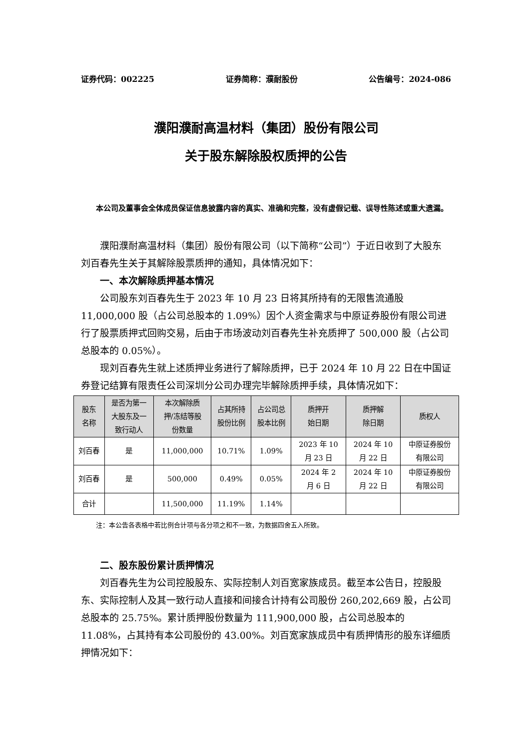证券代码：002225 证券简称：濮耐股份 公告编号：2024-086
濮阳濮耐高温材料（集团）股份有限公司
关于股东解除股权质押的公告
本公司及董事会全体成员保证信息披露内容的真实、准确和完整，没有虚假记载、误导性陈述或重大遗漏。
濮阳濮耐高温材料（集团）股份有限公司（以下简称“公司”）于近日收到了大股东刘百春先生关于其解除股票质押的通知，具体情况如下：
一、本次解除质押基本情况
公司股东刘百春先生于 2023 年 10 月 23 日将其所持有的无限售流通股 11,000,000 股（占公司总股本的 1.09%）因个人资金需求与中原证券股份有限公司进行了股票质押式回购交易，后由于市场波动刘百春先生补充质押了 500,000 股（占公司总股本的 0.05%）。
现刘百春先生就上述质押业务进行了解除质押，已于 2024 年 10 月 22 日在中国证券登记结算有限责任公司深圳分公司办理完毕解除质押手续，具体情况如下：
| 股东 名称 | 是否为第一 大股东及一 致行动人 | 本次解除质 押/冻结等股 份数量 | 占其所持 股份比例 | 占公司总 股本比例 | 质押开 始日期 | 质押解 除日期 | 质权人 |
| --- | --- | --- | --- | --- | --- | --- | --- |
| 刘百春 | 是 | 11,000,000 | 10.71% | 1.09% | 2023 年 10 月 23 日 | 2024 年 10 月 22 日 | 中原证券股份 有限公司 |
| 刘百春 | 是 | 500,000 | 0.49% | 0.05% | 2024 年 2 月 6 日 | 2024 年 10 月 22 日 | 中原证券股份 有限公司 |
| 合计 | | 11,500,000 | 11.19% | 1.14% | | | |
注：本公告各表格中若比例合计项与各分项之和不一致，为数据四舍五入所致。
二、股东股份累计质押情况
刘百春先生为公司控股股东、实际控制人刘百宽家族成员。截至本公告日，控股股东、实际控制人及其一致行动人直接和间接合计持有公司股份 260,202,669 股，占公司总股本的 25.75%。累计质押股份数量为 111,900,000 股，占公司总股本的 11.08%，占其持有本公司股份的 43.00%。刘百宽家族成员中有质押情形的股东详细质押情况如下：